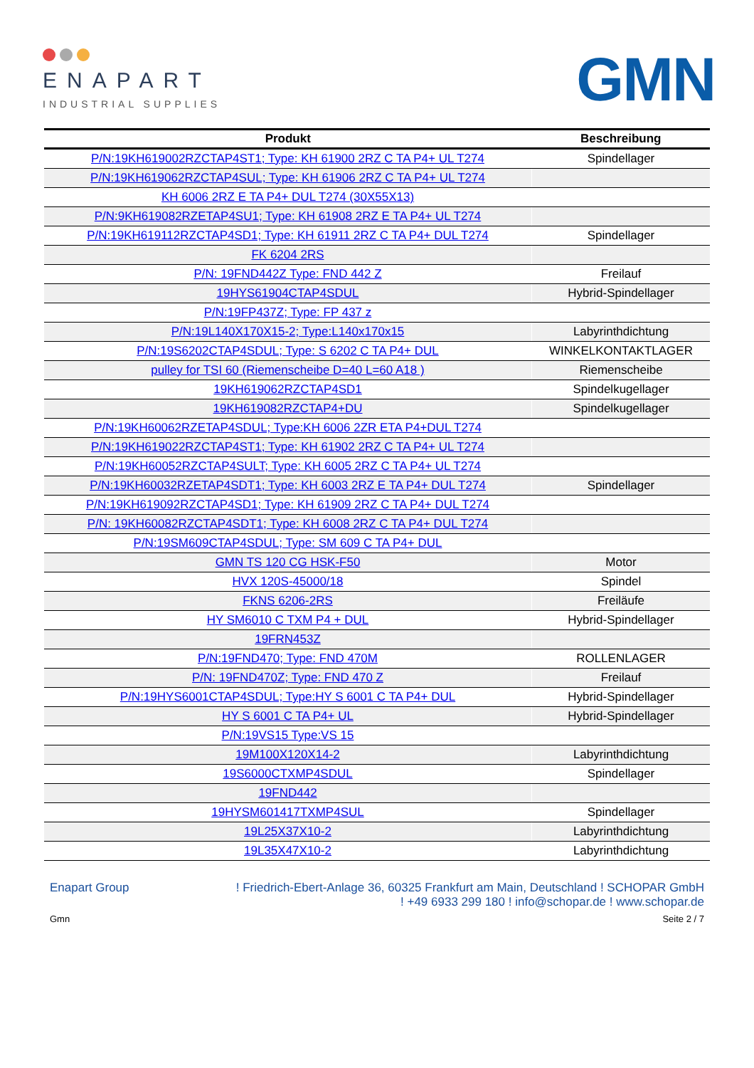ENAPART
INDUSTRIAL SUPPLIES
GMN
| Produkt | Beschreibung |
| --- | --- |
| P/N:19KH619002RZCTAP4ST1; Type: KH 61900 2RZ C TA P4+ UL T274 | Spindellager |
| P/N:19KH619062RZCTAP4SUL; Type: KH 61906 2RZ C TA P4+ UL T274 | |
| KH 6006 2RZ E TA P4+ DUL T274 (30X55X13) | |
| P/N:9KH619082RZETAP4SU1; Type: KH 61908 2RZ E TA P4+ UL T274 | |
| P/N:19KH619112RZCTAP4SD1; Type: KH 61911 2RZ C TA P4+ DUL T274 | Spindellager |
| FK 6204 2RS | |
| P/N: 19FND442Z Type: FND 442 Z | Freilauf |
| 19HYS61904CTAP4SDUL | Hybrid-Spindellager |
| P/N:19FP437Z; Type: FP 437 z | |
| P/N:19L140X170X15-2; Type:L140x170x15 | Labyrinthdichtung |
| P/N:19S6202CTAP4SDUL; Type: S 6202 C TA P4+ DUL | WINKELKONTAKTLAGER |
| pulley for TSI 60 (Riemenscheibe D=40 L=60 A18 ) | Riemenscheibe |
| 19KH619062RZCTAP4SD1 | Spindelkugellager |
| 19KH619082RZCTAP4+DU | Spindelkugellager |
| P/N:19KH60062RZETAP4SDUL; Type:KH 6006 2ZR ETA P4+DUL T274 | |
| P/N:19KH619022RZCTAP4ST1; Type: KH 61902 2RZ C TA P4+ UL T274 | |
| P/N:19KH60052RZCTAP4SULT; Type: KH 6005 2RZ C TA P4+ UL T274 | |
| P/N:19KH60032RZETAP4SDT1; Type: KH 6003 2RZ E TA P4+ DUL T274 | Spindellager |
| P/N:19KH619092RZCTAP4SD1; Type: KH 61909 2RZ C TA P4+ DUL T274 | |
| P/N: 19KH60082RZCTAP4SDT1; Type: KH 6008 2RZ C TA P4+ DUL T274 | |
| P/N:19SM609CTAP4SDUL; Type: SM 609 C TA P4+ DUL | |
| GMN TS 120 CG HSK-F50 | Motor |
| HVX 120S-45000/18 | Spindel |
| FKNS 6206-2RS | Freiläufe |
| HY SM6010 C TXM P4 + DUL | Hybrid-Spindellager |
| 19FRN453Z | |
| P/N:19FND470; Type: FND 470M | ROLLENLAGER |
| P/N: 19FND470Z; Type: FND 470 Z | Freilauf |
| P/N:19HYS6001CTAP4SDUL; Type:HY S 6001 C TA P4+ DUL | Hybrid-Spindellager |
| HY S 6001 C TA P4+ UL | Hybrid-Spindellager |
| P/N:19VS15 Type:VS 15 | |
| 19M100X120X14-2 | Labyrinthdichtung |
| 19S6000CTXMP4SDUL | Spindellager |
| 19FND442 | |
| 19HYSM601417TXMP4SUL | Spindellager |
| 19L25X37X10-2 | Labyrinthdichtung |
| 19L35X47X10-2 | Labyrinthdichtung |
Enapart Group ! Friedrich-Ebert-Anlage 36, 60325 Frankfurt am Main, Deutschland ! SCHOPAR GmbH
! +49 6933 299 180 ! info@schopar.de ! www.schopar.de
Gmn Seite 2 / 7